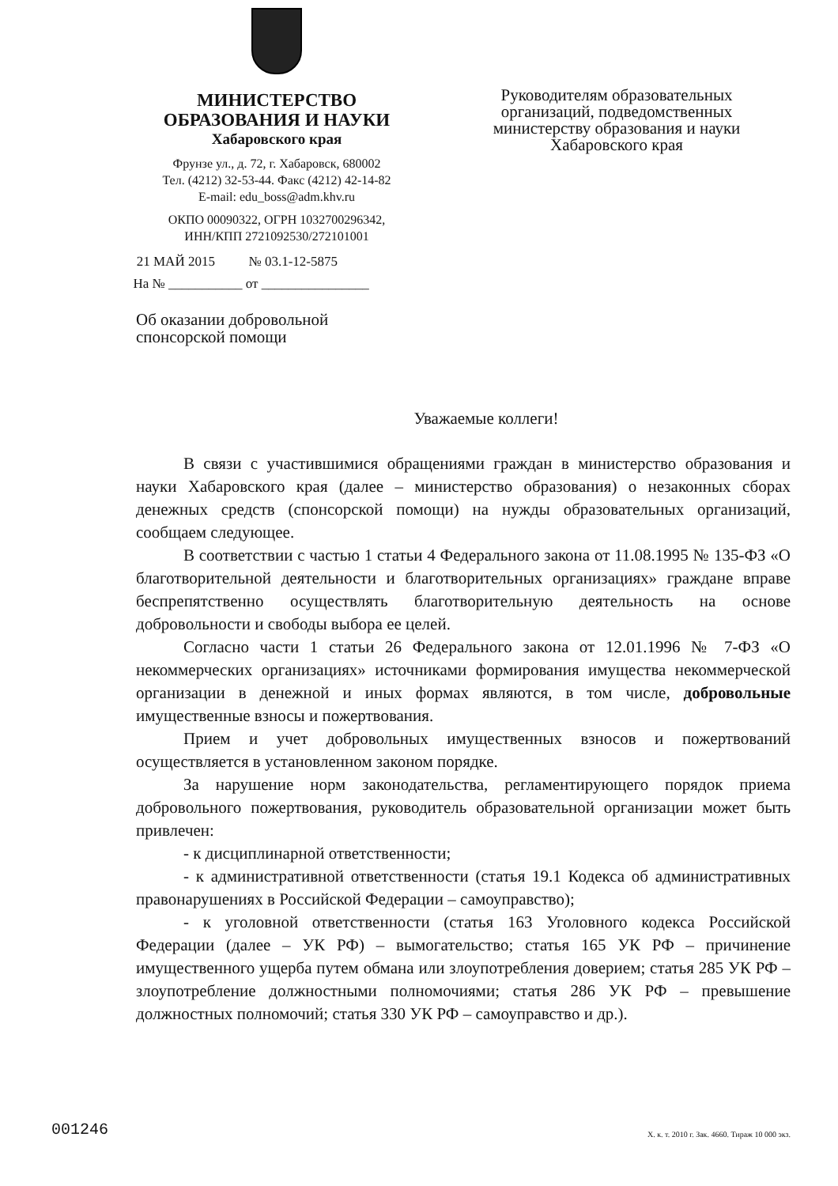МИНИСТЕРСТВО
ОБРАЗОВАНИЯ И НАУКИ
Хабаровского края
Фрунзе ул., д. 72, г. Хабаровск, 680002
Тел. (4212) 32-53-44. Факс (4212) 42-14-82
E-mail: edu_boss@adm.khv.ru
ОКПО 00090322, ОГРН 1032700296342,
ИНН/КПП 2721092530/272101001
21 МАЙ 2015 № 03.1-12-5875
На № ___________ от ________________
Об оказании добровольной
спонсорской помощи
Руководителям образовательных организаций, подведомственных министерству образования и науки Хабаровского края
Уважаемые коллеги!
В связи с участившимися обращениями граждан в министерство образования и науки Хабаровского края (далее – министерство образования) о незаконных сборах денежных средств (спонсорской помощи) на нужды образовательных организаций, сообщаем следующее.
В соответствии с частью 1 статьи 4 Федерального закона от 11.08.1995 № 135-ФЗ «О благотворительной деятельности и благотворительных организациях» граждане вправе беспрепятственно осуществлять благотворительную деятельность на основе добровольности и свободы выбора ее целей.
Согласно части 1 статьи 26 Федерального закона от 12.01.1996 № 7-ФЗ «О некоммерческих организациях» источниками формирования имущества некоммерческой организации в денежной и иных формах являются, в том числе, добровольные имущественные взносы и пожертвования.
Прием и учет добровольных имущественных взносов и пожертвований осуществляется в установленном законом порядке.
За нарушение норм законодательства, регламентирующего порядок приема добровольного пожертвования, руководитель образовательной организации может быть привлечен:
- к дисциплинарной ответственности;
- к административной ответственности (статья 19.1 Кодекса об административных правонарушениях в Российской Федерации – самоуправство);
- к уголовной ответственности (статья 163 Уголовного кодекса Российской Федерации (далее – УК РФ) – вымогательство; статья 165 УК РФ – причинение имущественного ущерба путем обмана или злоупотребления доверием; статья 285 УК РФ – злоупотребление должностными полномочиями; статья 286 УК РФ – превышение должностных полномочий; статья 330 УК РФ – самоуправство и др.).
001246
Х. к. т. 2010 г. Зак. 4660. Тираж 10 000 экз.